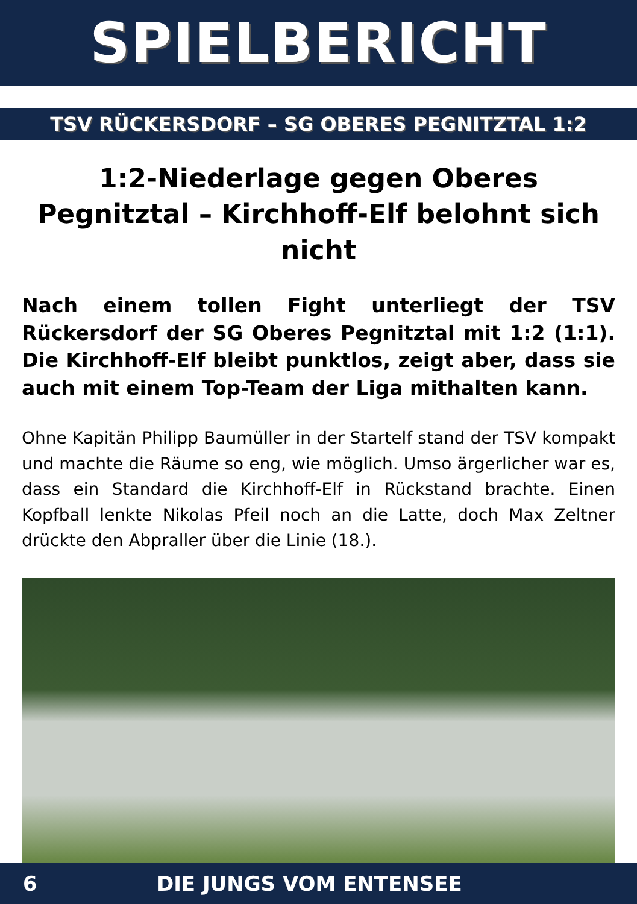SPIELBERICHT
TSV RÜCKERSDORF – SG OBERES PEGNITZTAL 1:2
1:2-Niederlage gegen Oberes Pegnitztal – Kirchhoff-Elf belohnt sich nicht
Nach einem tollen Fight unterliegt der TSV Rückersdorf der SG Oberes Pegnitztal mit 1:2 (1:1). Die Kirchhoff-Elf bleibt punktlos, zeigt aber, dass sie auch mit einem Top-Team der Liga mithalten kann.
Ohne Kapitän Philipp Baumüller in der Startelf stand der TSV kompakt und machte die Räume so eng, wie möglich. Umso ärgerlicher war es, dass ein Standard die Kirchhoff-Elf in Rückstand brachte. Einen Kopfball lenkte Nikolas Pfeil noch an die Latte, doch Max Zeltner drückte den Abpraller über die Linie (18.).
6 DIE JUNGS VOM ENTENSEE